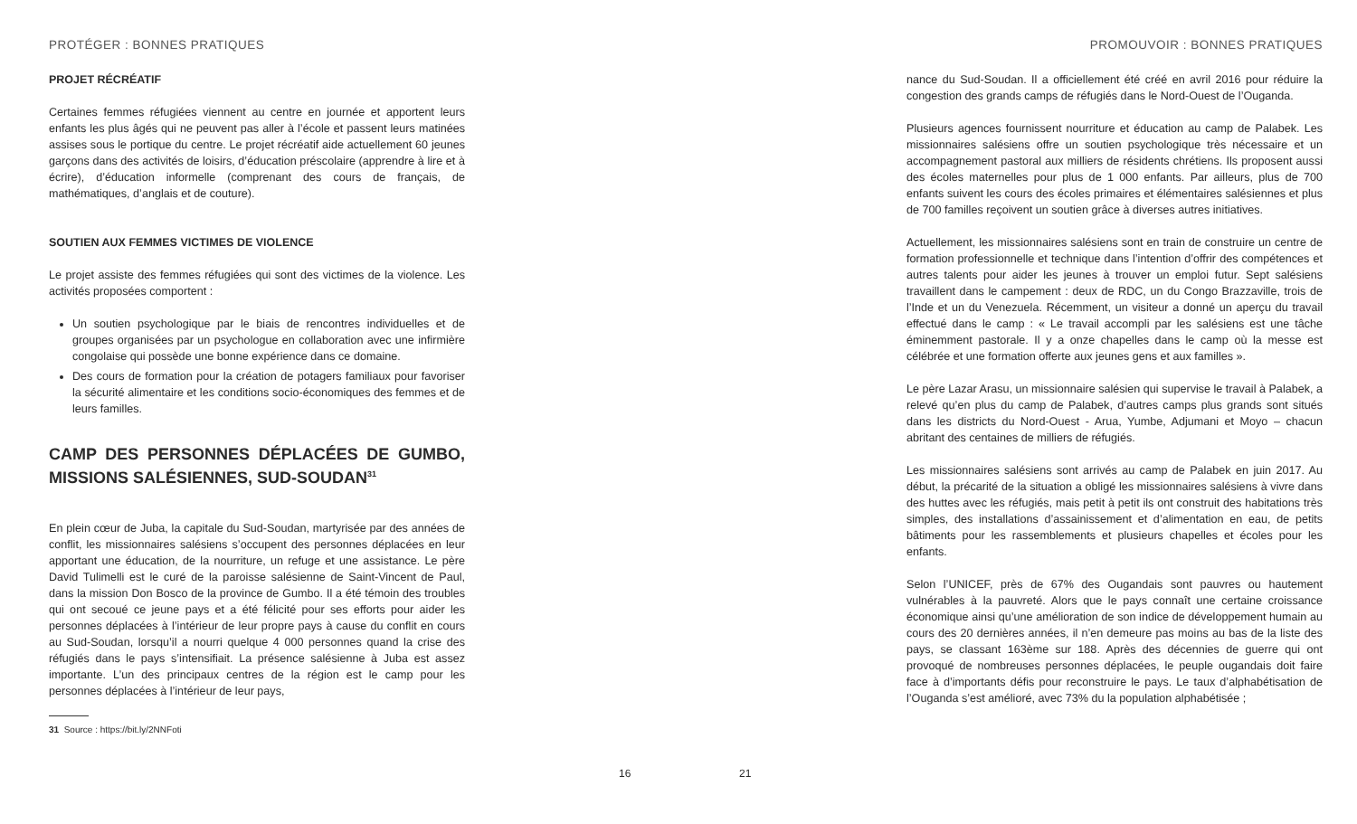PROTÉGER : BONNES PRATIQUES
PROJET RÉCRÉATIF
Certaines femmes réfugiées viennent au centre en journée et apportent leurs enfants les plus âgés qui ne peuvent pas aller à l’école et passent leurs matinées assises sous le portique du centre. Le projet récréatif aide actuellement 60 jeunes garçons dans des activités de loisirs, d’éducation préscolaire (apprendre à lire et à écrire), d’éducation informelle (comprenant des cours de français, de mathématiques, d’anglais et de couture).
SOUTIEN AUX FEMMES VICTIMES DE VIOLENCE
Le projet assiste des femmes réfugiées qui sont des victimes de la violence. Les activités proposées comportent :
Un soutien psychologique par le biais de rencontres individuelles et de groupes organisées par un psychologue en collaboration avec une infirmière congolaise qui possède une bonne expérience dans ce domaine.
Des cours de formation pour la création de potagers familiaux pour favoriser la sécurité alimentaire et les conditions socio-économiques des femmes et de leurs familles.
CAMP DES PERSONNES DÉPLACÉES DE GUMBO, MISSIONS SALÉSIENNES, SUD-SOUDAN<sup>31</sup>
En plein cœur de Juba, la capitale du Sud-Soudan, martyrisée par des années de conflit, les missionnaires salésiens s’occupent des personnes déplacées en leur apportant une éducation, de la nourriture, un refuge et une assistance. Le père David Tulimelli est le curé de la paroisse salésienne de Saint-Vincent de Paul, dans la mission Don Bosco de la province de Gumbo. Il a été témoin des troubles qui ont secoué ce jeune pays et a été félicité pour ses efforts pour aider les personnes déplacées à l’intérieur de leur propre pays à cause du conflit en cours au Sud-Soudan, lorsqu’il a nourri quelque 4 000 personnes quand la crise des réfugiés dans le pays s’intensifiait. La présence salésienne à Juba est assez importante. L’un des principaux centres de la région est le camp pour les personnes déplacées à l’intérieur de leur pays,
31 Source : https://bit.ly/2NNFoti
16 21
PROMOUVOIR : BONNES PRATIQUES
nance du Sud-Soudan. Il a officiellement été créé en avril 2016 pour réduire la congestion des grands camps de réfugiés dans le Nord-Ouest de l’Ouganda.
Plusieurs agences fournissent nourriture et éducation au camp de Palabek. Les missionnaires salésiens offre un soutien psychologique très nécessaire et un accompagnement pastoral aux milliers de résidents chrétiens. Ils proposent aussi des écoles maternelles pour plus de 1 000 enfants. Par ailleurs, plus de 700 enfants suivent les cours des écoles primaires et élémentaires salésiennes et plus de 700 familles reçoivent un soutien grâce à diverses autres initiatives.
Actuellement, les missionnaires salésiens sont en train de construire un centre de formation professionnelle et technique dans l’intention d’offrir des compétences et autres talents pour aider les jeunes à trouver un emploi futur. Sept salésiens travaillent dans le campement : deux de RDC, un du Congo Brazzaville, trois de l’Inde et un du Venezuela. Récemment, un visiteur a donné un aperçu du travail effectué dans le camp : « Le travail accompli par les salésiens est une tâche éminemment pastorale. Il y a onze chapelles dans le camp où la messe est célébrée et une formation offerte aux jeunes gens et aux familles ».
Le père Lazar Arasu, un missionnaire salésien qui supervise le travail à Palabek, a relevé qu’en plus du camp de Palabek, d’autres camps plus grands sont situés dans les districts du Nord-Ouest - Arua, Yumbe, Adjumani et Moyo – chacun abritant des centaines de milliers de réfugiés.
Les missionnaires salésiens sont arrivés au camp de Palabek en juin 2017. Au début, la précarité de la situation a obligé les missionnaires salésiens à vivre dans des huttes avec les réfugiés, mais petit à petit ils ont construit des habitations très simples, des installations d’assainissement et d’alimentation en eau, de petits bâtiments pour les rassemblements et plusieurs chapelles et écoles pour les enfants.
Selon l’UNICEF, près de 67% des Ougandais sont pauvres ou hautement vulnérables à la pauvreté. Alors que le pays connaît une certaine croissance économique ainsi qu’une amélioration de son indice de développement humain au cours des 20 dernières années, il n’en demeure pas moins au bas de la liste des pays, se classant 163ème sur 188. Après des décennies de guerre qui ont provoqué de nombreuses personnes déplacées, le peuple ougandais doit faire face à d’importants défis pour reconstruire le pays. Le taux d’alphabétisation de l’Ouganda s’est amélioré, avec 73% du la population alphabétisée ;